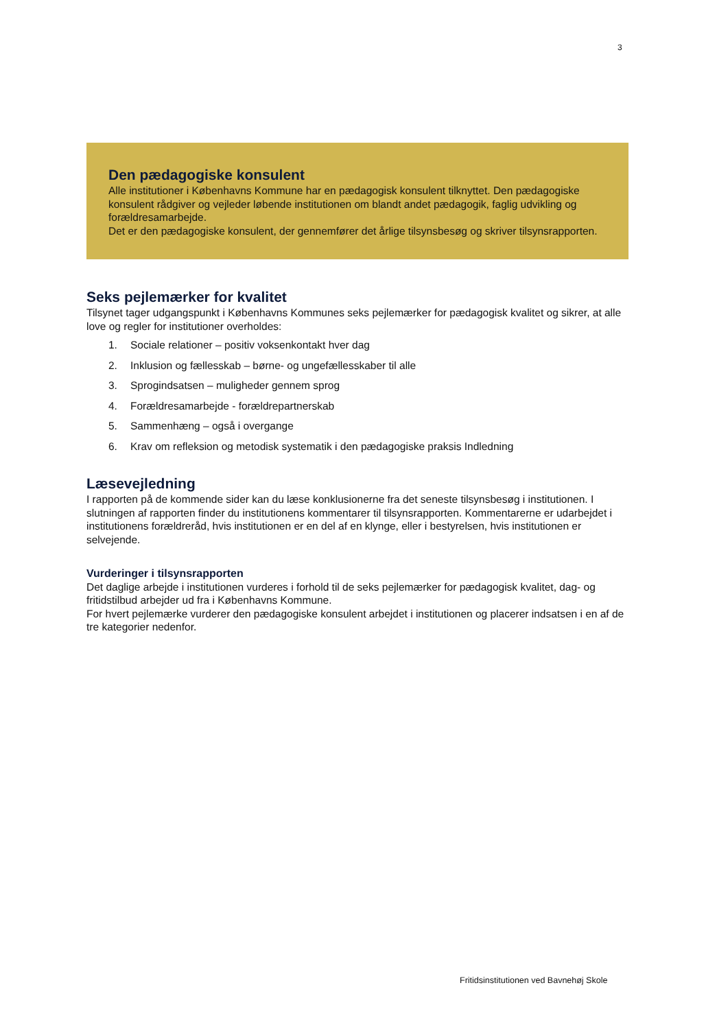3
Den pædagogiske konsulent
Alle institutioner i Københavns Kommune har en pædagogisk konsulent tilknyttet. Den pædagogiske konsulent rådgiver og vejleder løbende institutionen om blandt andet pædagogik, faglig udvikling og forældresamarbejde.
Det er den pædagogiske konsulent, der gennemfører det årlige tilsynsbesøg og skriver tilsynsrapporten.
Seks pejlemærker for kvalitet
Tilsynet tager udgangspunkt i Københavns Kommunes seks pejlemærker for pædagogisk kvalitet og sikrer, at alle love og regler for institutioner overholdes:
1. Sociale relationer – positiv voksenkontakt hver dag
2. Inklusion og fællesskab – børne- og ungefællesskaber til alle
3. Sprogindsatsen – muligheder gennem sprog
4. Forældresamarbejde - forældrepartnerskab
5. Sammenhæng – også i overgange
6. Krav om refleksion og metodisk systematik i den pædagogiske praksis Indledning
Læsevejledning
I rapporten på de kommende sider kan du læse konklusionerne fra det seneste tilsynsbesøg i institutionen. I slutningen af rapporten finder du institutionens kommentarer til tilsynsrapporten. Kommentarerne er udarbejdet i institutionens forældreråd, hvis institutionen er en del af en klynge, eller i bestyrelsen, hvis institutionen er selvejende.
Vurderinger i tilsynsrapporten
Det daglige arbejde i institutionen vurderes i forhold til de seks pejlemærker for pædagogisk kvalitet, dag- og fritidstilbud arbejder ud fra i Københavns Kommune.
For hvert pejlemærke vurderer den pædagogiske konsulent arbejdet i institutionen og placerer indsatsen i en af de tre kategorier nedenfor.
Fritidsinstitutionen ved Bavnehøj Skole